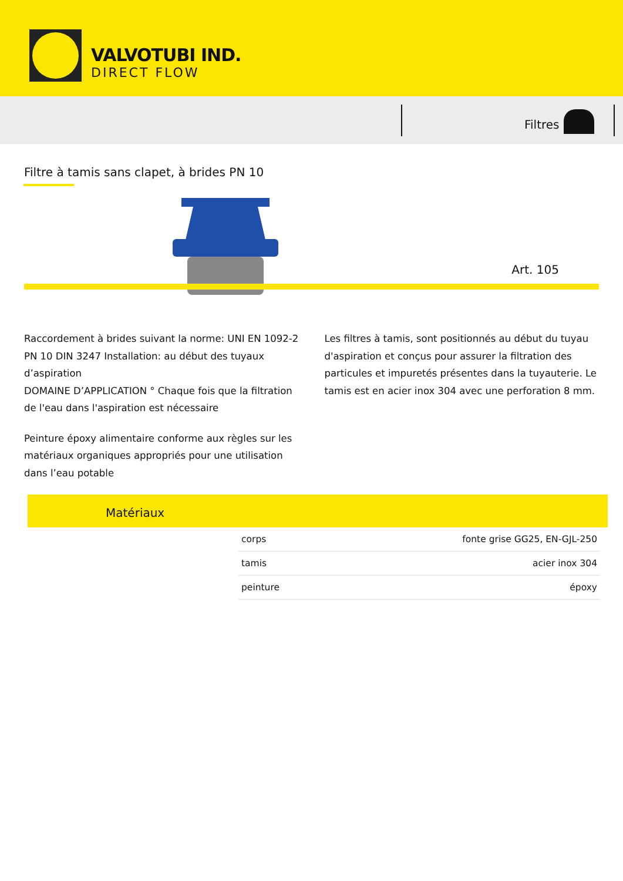VALVOTUBI IND.
DIRECT FLOW
Filtres
Filtre à tamis sans clapet, à brides PN 10
Art. 105
Raccordement à brides suivant la norme: UNI EN 1092-2 PN 10 DIN 3247 Installation: au début des tuyaux d’aspiration
DOMAINE D’APPLICATION ° Chaque fois que la filtration de l'eau dans l'aspiration est nécessaire
Peinture époxy alimentaire conforme aux règles sur les matériaux organiques appropriés pour une utilisation dans l’eau potable
Les filtres à tamis, sont positionnés au début du tuyau d'aspiration et conçus pour assurer la filtration des particules et impuretés présentes dans la tuyauterie. Le tamis est en acier inox 304 avec une perforation 8 mm.
Matériaux
| corps | fonte grise GG25, EN-GJL-250 |
| tamis | acier inox 304 |
| peinture | époxy |